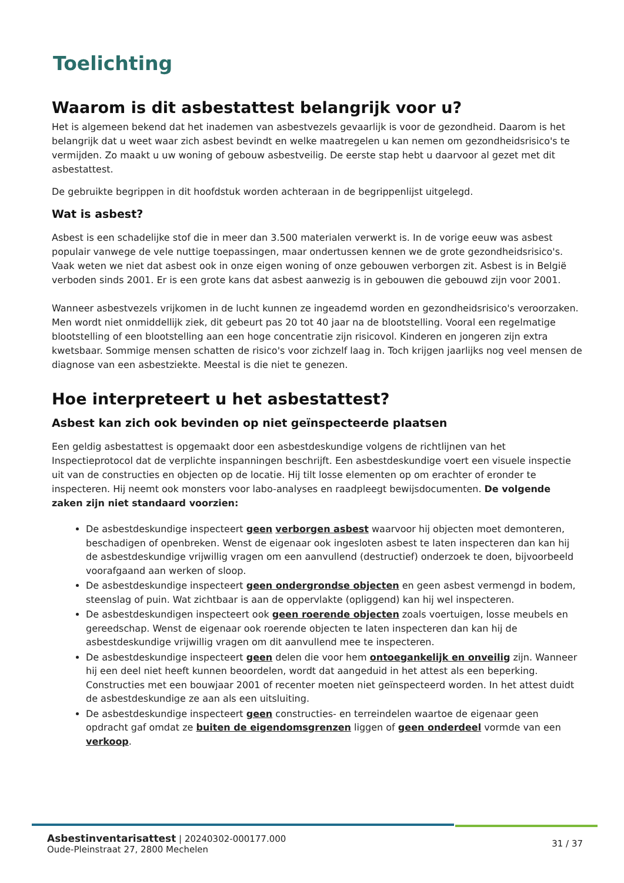Toelichting
Waarom is dit asbestattest belangrijk voor u?
Het is algemeen bekend dat het inademen van asbestvezels gevaarlijk is voor de gezondheid. Daarom is het belangrijk dat u weet waar zich asbest bevindt en welke maatregelen u kan nemen om gezondheidsrisico's te vermijden. Zo maakt u uw woning of gebouw asbestveilig. De eerste stap hebt u daarvoor al gezet met dit asbestattest.
De gebruikte begrippen in dit hoofdstuk worden achteraan in de begrippenlijst uitgelegd.
Wat is asbest?
Asbest is een schadelijke stof die in meer dan 3.500 materialen verwerkt is. In de vorige eeuw was asbest populair vanwege de vele nuttige toepassingen, maar ondertussen kennen we de grote gezondheidsrisico's. Vaak weten we niet dat asbest ook in onze eigen woning of onze gebouwen verborgen zit. Asbest is in België verboden sinds 2001. Er is een grote kans dat asbest aanwezig is in gebouwen die gebouwd zijn voor 2001.
Wanneer asbestvezels vrijkomen in de lucht kunnen ze ingeademd worden en gezondheidsrisico's veroorzaken. Men wordt niet onmiddellijk ziek, dit gebeurt pas 20 tot 40 jaar na de blootstelling. Vooral een regelmatige blootstelling of een blootstelling aan een hoge concentratie zijn risicovol. Kinderen en jongeren zijn extra kwetsbaar. Sommige mensen schatten de risico's voor zichzelf laag in. Toch krijgen jaarlijks nog veel mensen de diagnose van een asbestziekte. Meestal is die niet te genezen.
Hoe interpreteert u het asbestattest?
Asbest kan zich ook bevinden op niet geïnspecteerde plaatsen
Een geldig asbestattest is opgemaakt door een asbestdeskundige volgens de richtlijnen van het Inspectieprotocol dat de verplichte inspanningen beschrijft. Een asbestdeskundige voert een visuele inspectie uit van de constructies en objecten op de locatie. Hij tilt losse elementen op om erachter of eronder te inspecteren. Hij neemt ook monsters voor labo-analyses en raadpleegt bewijsdocumenten. De volgende zaken zijn niet standaard voorzien:
De asbestdeskundige inspecteert geen verborgen asbest waarvoor hij objecten moet demonteren, beschadigen of openbreken. Wenst de eigenaar ook ingesloten asbest te laten inspecteren dan kan hij de asbestdeskundige vrijwillig vragen om een aanvullend (destructief) onderzoek te doen, bijvoorbeeld voorafgaand aan werken of sloop.
De asbestdeskundige inspecteert geen ondergrondse objecten en geen asbest vermengd in bodem, steenslag of puin. Wat zichtbaar is aan de oppervlakte (opliggend) kan hij wel inspecteren.
De asbestdeskundigen inspecteert ook geen roerende objecten zoals voertuigen, losse meubels en gereedschap. Wenst de eigenaar ook roerende objecten te laten inspecteren dan kan hij de asbestdeskundige vrijwillig vragen om dit aanvullend mee te inspecteren.
De asbestdeskundige inspecteert geen delen die voor hem ontoegankelijk en onveilig zijn. Wanneer hij een deel niet heeft kunnen beoordelen, wordt dat aangeduid in het attest als een beperking. Constructies met een bouwjaar 2001 of recenter moeten niet geïnspecteerd worden. In het attest duidt de asbestdeskundige ze aan als een uitsluiting.
De asbestdeskundige inspecteert geen constructies- en terreindelen waartoe de eigenaar geen opdracht gaf omdat ze buiten de eigendomsgrenzen liggen of geen onderdeel vormde van een verkoop.
Asbestinventarisattest | 20240302-000177.000
Oude-Pleinstraat 27, 2800 Mechelen
31 / 37